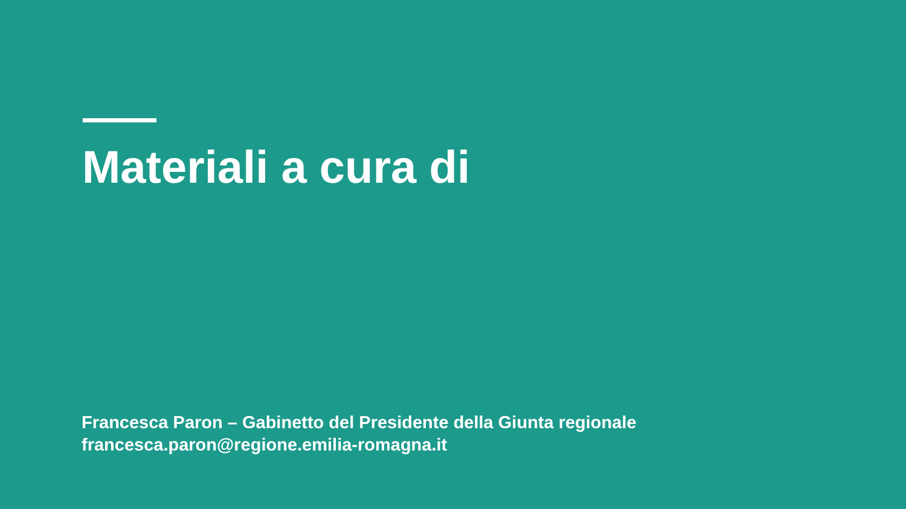Materiali a cura di
Francesca Paron – Gabinetto del Presidente della Giunta regionale
francesca.paron@regione.emilia-romagna.it